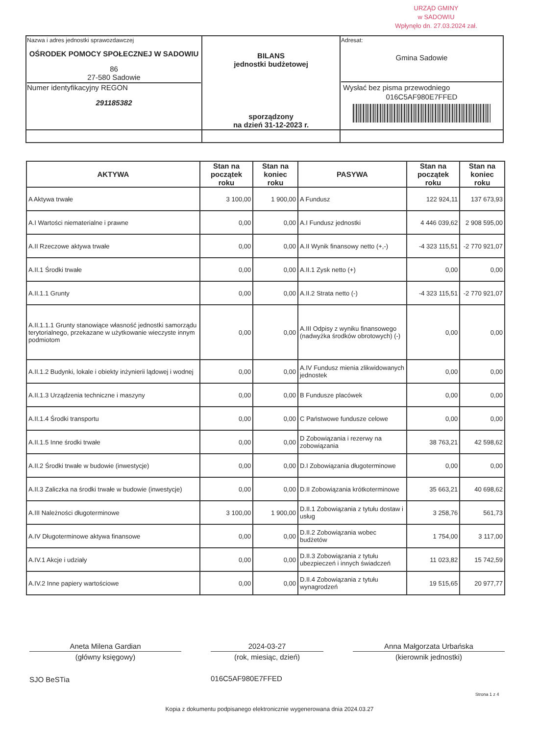URZĄD GMINY
w SADOWIU
Wpłynęło dn. 27.03.2024 zał.
| Nazwa i adres jednostki sprawozdawczej OŚRODEK POMOCY SPOŁECZNEJ W SADOWIU 86 27-580 Sadowie Numer identyfikacyjny REGON 291185382 | BILANS jednostki budżetowej sporządzony na dzień 31-12-2023 r. | Adresat: Gmina Sadowie Wysłać bez pisma przewodniego 016C5AF980E7FFED |
| AKTYWA | Stan na początek roku | Stan na koniec roku | PASYWA | Stan na początek roku | Stan na koniec roku |
| --- | --- | --- | --- | --- | --- |
| A Aktywa trwałe | 3 100,00 | 1 900,00 | A Fundusz | 122 924,11 | 137 673,93 |
| A.I Wartości niematerialne i prawne | 0,00 | 0,00 | A.I Fundusz jednostki | 4 446 039,62 | 2 908 595,00 |
| A.II Rzeczowe aktywa trwałe | 0,00 | 0,00 | A.II Wynik finansowy netto (+,-) | -4 323 115,51 | -2 770 921,07 |
| A.II.1 Środki trwałe | 0,00 | 0,00 | A.II.1 Zysk netto (+) | 0,00 | 0,00 |
| A.II.1.1 Grunty | 0,00 | 0,00 | A.II.2 Strata netto (-) | -4 323 115,51 | -2 770 921,07 |
| A.II.1.1.1 Grunty stanowiące własność jednostki samorządu terytorialnego, przekazane w użytkowanie wieczyste innym podmiotom | 0,00 | 0,00 | A.III Odpisy z wyniku finansowego (nadwyżka środków obrotowych) (-) | 0,00 | 0,00 |
| A.II.1.2 Budynki, lokale i obiekty inżynierii lądowej i wodnej | 0,00 | 0,00 | A.IV Fundusz mienia zlikwidowanych jednostek | 0,00 | 0,00 |
| A.II.1.3 Urządzenia techniczne i maszyny | 0,00 | 0,00 | B Fundusze placówek | 0,00 | 0,00 |
| A.II.1.4 Środki transportu | 0,00 | 0,00 | C Państwowe fundusze celowe | 0,00 | 0,00 |
| A.II.1.5 Inne środki trwałe | 0,00 | 0,00 | D Zobowiązania i rezerwy na zobowiązania | 38 763,21 | 42 598,62 |
| A.II.2 Środki trwałe w budowie (inwestycje) | 0,00 | 0,00 | D.I Zobowiązania długoterminowe | 0,00 | 0,00 |
| A.II.3 Zaliczka na środki trwałe w budowie (inwestycje) | 0,00 | 0,00 | D.II Zobowiązania krótkoterminowe | 35 663,21 | 40 698,62 |
| A.III Należności długoterminowe | 3 100,00 | 1 900,00 | D.II.1 Zobowiązania z tytułu dostaw i usług | 3 258,76 | 561,73 |
| A.IV Długoterminowe aktywa finansowe | 0,00 | 0,00 | D.II.2 Zobowiązania wobec budżetów | 1 754,00 | 3 117,00 |
| A.IV.1 Akcje i udziały | 0,00 | 0,00 | D.II.3 Zobowiązania z tytułu ubezpieczeń i innych świadczeń | 11 023,82 | 15 742,59 |
| A.IV.2 Inne papiery wartościowe | 0,00 | 0,00 | D.II.4 Zobowiązania z tytułu wynagrodzeń | 19 515,65 | 20 977,77 |
Aneta Milena Gardian
(główny księgowy)
2024-03-27
(rok, miesiąc, dzień)
Anna Małgorzata Urbańska
(kierownik jednostki)
SJO BeSTia 016C5AF980E7FFED
Strona 1 z 4
Kopia z dokumentu podpisanego elektronicznie wygenerowana dnia 2024.03.27